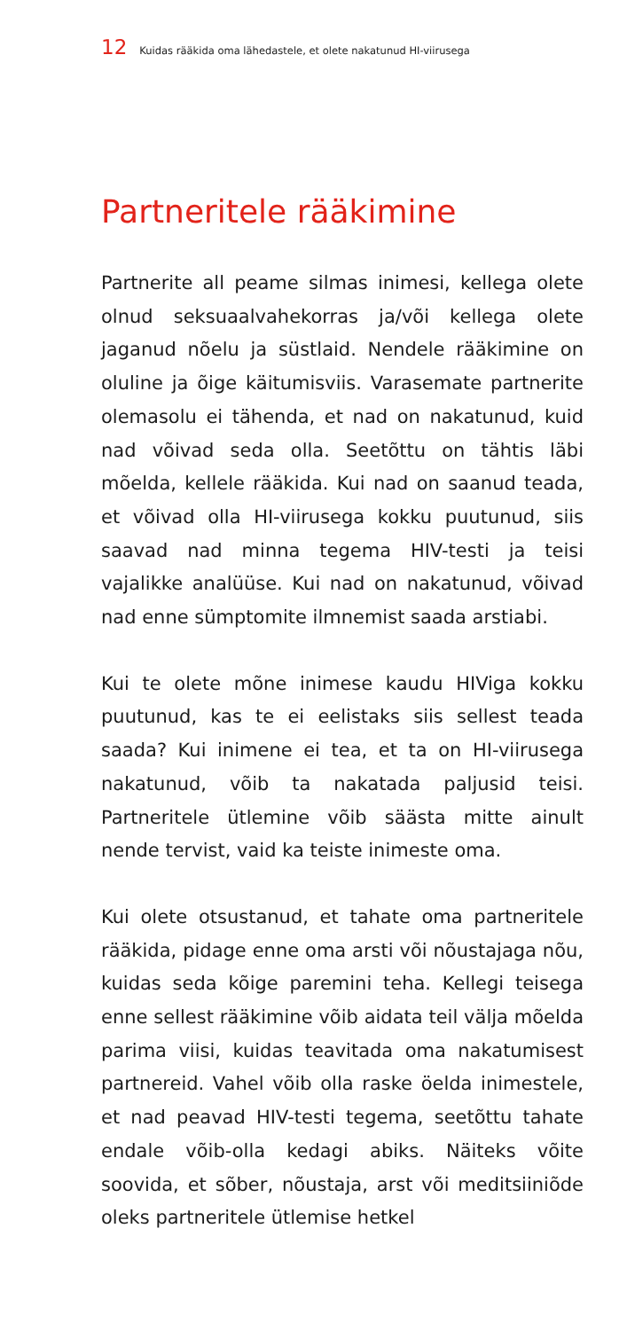12 Kuidas rääkida oma lähedastele, et olete nakatunud HI-viirusega
Partneritele rääkimine
Partnerite all peame silmas inimesi, kellega olete olnud seksuaalvahekorras ja/või kellega olete jaganud nõelu ja süstlaid. Nendele rääkimine on oluline ja õige käitumisviis. Varasemate partnerite olemasolu ei tähenda, et nad on nakatunud, kuid nad võivad seda olla. Seetõttu on tähtis läbi mõelda, kellele rääkida. Kui nad on saanud teada, et võivad olla HI-viirusega kokku puutunud, siis saavad nad minna tegema HIV-testi ja teisi vajalikke analüüse. Kui nad on nakatunud, võivad nad enne sümptomite ilmnemist saada arstiabi.
Kui te olete mõne inimese kaudu HIViga kokku puutunud, kas te ei eelistaks siis sellest teada saada? Kui inimene ei tea, et ta on HI-viirusega nakatunud, võib ta nakatada paljusid teisi. Partneritele ütlemine võib säästa mitte ainult nende tervist, vaid ka teiste inimeste oma.
Kui olete otsustanud, et tahate oma partneritele rääkida, pidage enne oma arsti või nõustajaga nõu, kuidas seda kõige paremini teha. Kellegi teisega enne sellest rääkimine võib aidata teil välja mõelda parima viisi, kuidas teavitada oma nakatumisest partnereid. Vahel võib olla raske öelda inimestele, et nad peavad HIV-testi tegema, seetõttu tahate endale võib-olla kedagi abiks. Näiteks võite soovida, et sõber, nõustaja, arst või meditsiiniõde oleks partneritele ütlemise hetkel